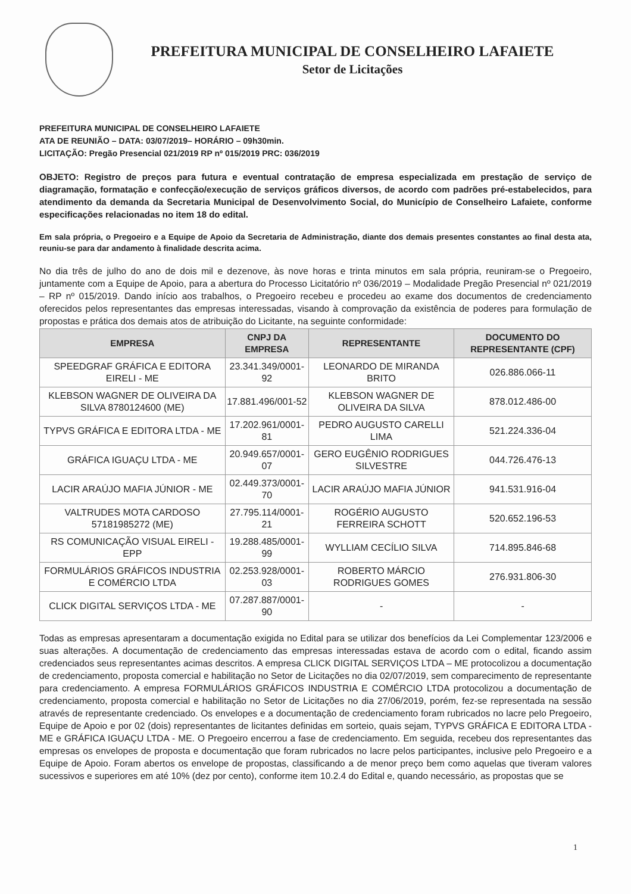PREFEITURA MUNICIPAL DE CONSELHEIRO LAFAIETE
Setor de Licitações
PREFEITURA MUNICIPAL DE CONSELHEIRO LAFAIETE
ATA DE REUNIÃO – DATA: 03/07/2019– HORÁRIO – 09h30min.
LICITAÇÃO: Pregão Presencial 021/2019 RP nº 015/2019 PRC: 036/2019
OBJETO: Registro de preços para futura e eventual contratação de empresa especializada em prestação de serviço de diagramação, formatação e confecção/execução de serviços gráficos diversos, de acordo com padrões pré-estabelecidos, para atendimento da demanda da Secretaria Municipal de Desenvolvimento Social, do Município de Conselheiro Lafaiete, conforme especificações relacionadas no item 18 do edital.
Em sala própria, o Pregoeiro e a Equipe de Apoio da Secretaria de Administração, diante dos demais presentes constantes ao final desta ata, reuniu-se para dar andamento à finalidade descrita acima.
No dia três de julho do ano de dois mil e dezenove, às nove horas e trinta minutos em sala própria, reuniram-se o Pregoeiro, juntamente com a Equipe de Apoio, para a abertura do Processo Licitatório nº 036/2019 – Modalidade Pregão Presencial nº 021/2019 – RP nº 015/2019. Dando início aos trabalhos, o Pregoeiro recebeu e procedeu ao exame dos documentos de credenciamento oferecidos pelos representantes das empresas interessadas, visando à comprovação da existência de poderes para formulação de propostas e prática dos demais atos de atribuição do Licitante, na seguinte conformidade:
| EMPRESA | CNPJ DA EMPRESA | REPRESENTANTE | DOCUMENTO DO REPRESENTANTE (CPF) |
| --- | --- | --- | --- |
| SPEEDGRAF GRÁFICA E EDITORA EIRELI - ME | 23.341.349/0001-92 | LEONARDO DE MIRANDA BRITO | 026.886.066-11 |
| KLEBSON WAGNER DE OLIVEIRA DA SILVA 8780124600 (ME) | 17.881.496/001-52 | KLEBSON WAGNER DE OLIVEIRA DA SILVA | 878.012.486-00 |
| TYPVS GRÁFICA E EDITORA LTDA - ME | 17.202.961/0001-81 | PEDRO AUGUSTO CARELLI LIMA | 521.224.336-04 |
| GRÁFICA IGUAÇU LTDA - ME | 20.949.657/0001-07 | GERO EUGÊNIO RODRIGUES SILVESTRE | 044.726.476-13 |
| LACIR ARAÚJO MAFIA JÚNIOR - ME | 02.449.373/0001-70 | LACIR ARAÚJO MAFIA JÚNIOR | 941.531.916-04 |
| VALTRUDES MOTA CARDOSO 57181985272 (ME) | 27.795.114/0001-21 | ROGÉRIO AUGUSTO FERREIRA SCHOTT | 520.652.196-53 |
| RS COMUNICAÇÃO VISUAL EIRELI - EPP | 19.288.485/0001-99 | WYLLIAM CECÍLIO SILVA | 714.895.846-68 |
| FORMULÁRIOS GRÁFICOS INDUSTRIA E COMÉRCIO LTDA | 02.253.928/0001-03 | ROBERTO MÁRCIO RODRIGUES GOMES | 276.931.806-30 |
| CLICK DIGITAL SERVIÇOS LTDA - ME | 07.287.887/0001-90 | - | - |
Todas as empresas apresentaram a documentação exigida no Edital para se utilizar dos benefícios da Lei Complementar 123/2006 e suas alterações. A documentação de credenciamento das empresas interessadas estava de acordo com o edital, ficando assim credenciados seus representantes acimas descritos. A empresa CLICK DIGITAL SERVIÇOS LTDA – ME protocolizou a documentação de credenciamento, proposta comercial e habilitação no Setor de Licitações no dia 02/07/2019, sem comparecimento de representante para credenciamento. A empresa FORMULÁRIOS GRÁFICOS INDUSTRIA E COMÉRCIO LTDA protocolizou a documentação de credenciamento, proposta comercial e habilitação no Setor de Licitações no dia 27/06/2019, porém, fez-se representada na sessão através de representante credenciado. Os envelopes e a documentação de credenciamento foram rubricados no lacre pelo Pregoeiro, Equipe de Apoio e por 02 (dois) representantes de licitantes definidas em sorteio, quais sejam, TYPVS GRÁFICA E EDITORA LTDA - ME e GRÁFICA IGUAÇU LTDA - ME. O Pregoeiro encerrou a fase de credenciamento. Em seguida, recebeu dos representantes das empresas os envelopes de proposta e documentação que foram rubricados no lacre pelos participantes, inclusive pelo Pregoeiro e a Equipe de Apoio. Foram abertos os envelope de propostas, classificando a de menor preço bem como aquelas que tiveram valores sucessivos e superiores em até 10% (dez por cento), conforme item 10.2.4 do Edital e, quando necessário, as propostas que se
1